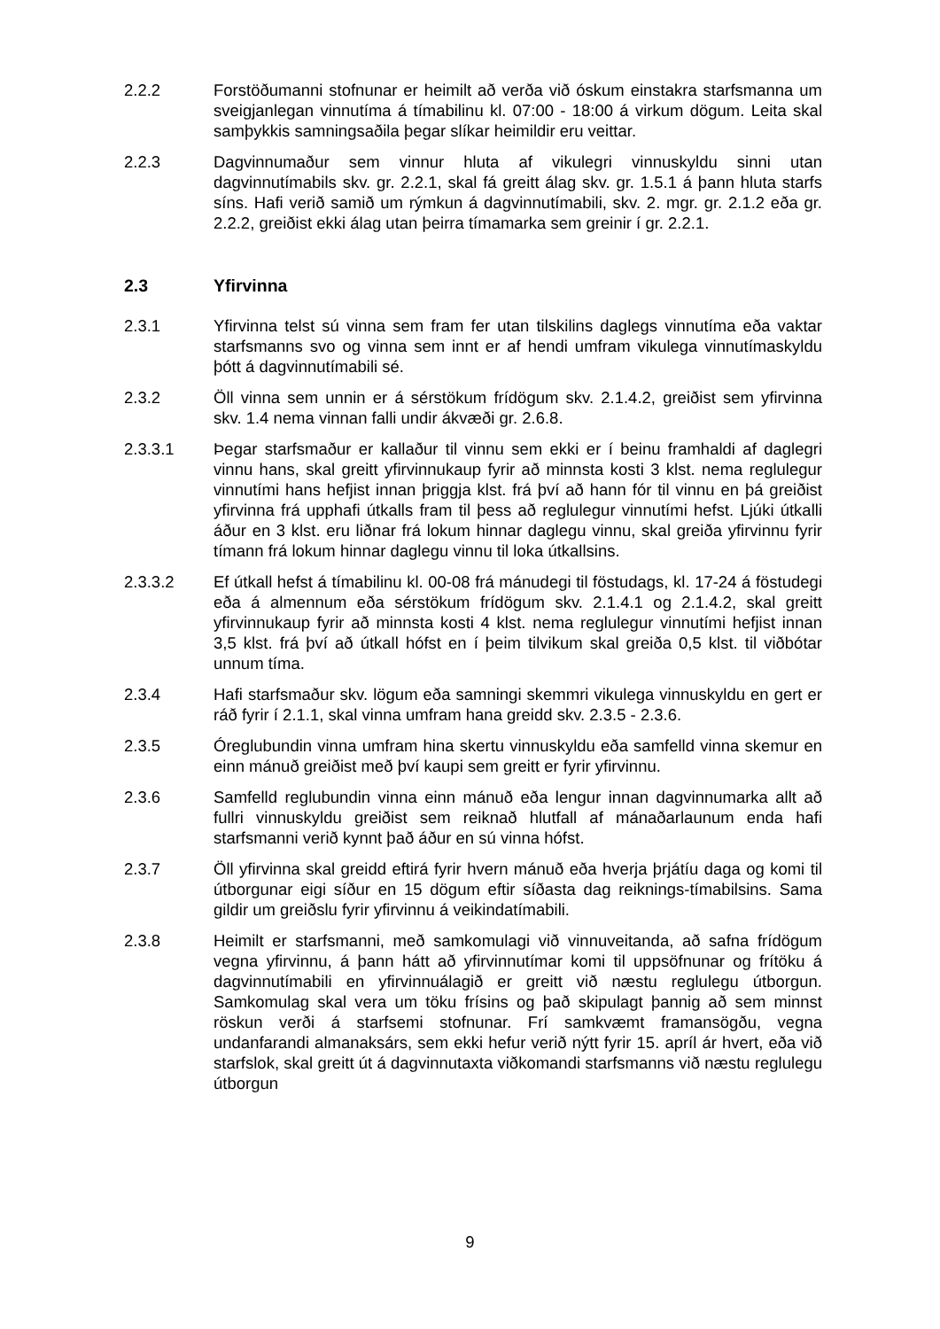2.2.2 Forstöðumanni stofnunar er heimilt að verða við óskum einstakra starfsmanna um sveigjanlegan vinnutíma á tímabilinu kl. 07:00 - 18:00 á virkum dögum. Leita skal samþykkis samningsaðila þegar slíkar heimildir eru veittar.
2.2.3 Dagvinnumaður sem vinnur hluta af vikulegri vinnuskyldu sinni utan dagvinnutímabils skv. gr. 2.2.1, skal fá greitt álag skv. gr. 1.5.1 á þann hluta starfs síns. Hafi verið samið um rýmkun á dagvinnutímabili, skv. 2. mgr. gr. 2.1.2 eða gr. 2.2.2, greiðist ekki álag utan þeirra tímamarka sem greinir í gr. 2.2.1.
2.3 Yfirvinna
2.3.1 Yfirvinna telst sú vinna sem fram fer utan tilskilins daglegs vinnutíma eða vaktar starfsmanns svo og vinna sem innt er af hendi umfram vikulega vinnutímaskyldu þótt á dagvinnutímabili sé.
2.3.2 Öll vinna sem unnin er á sérstökum frídögum skv. 2.1.4.2, greiðist sem yfirvinna skv. 1.4 nema vinnan falli undir ákvæði gr. 2.6.8.
2.3.3.1 Þegar starfsmaður er kallaður til vinnu sem ekki er í beinu framhaldi af daglegri vinnu hans, skal greitt yfirvinnukaup fyrir að minnsta kosti 3 klst. nema reglulegur vinnutími hans hefjist innan þriggja klst. frá því að hann fór til vinnu en þá greiðist yfirvinna frá upphafi útkalls fram til þess að reglulegur vinnutími hefst. Ljúki útkalli áður en 3 klst. eru liðnar frá lokum hinnar daglegu vinnu, skal greiða yfirvinnu fyrir tímann frá lokum hinnar daglegu vinnu til loka útkallsins.
2.3.3.2 Ef útkall hefst á tímabilinu kl. 00-08 frá mánudegi til föstudags, kl. 17-24 á föstudegi eða á almennum eða sérstökum frídögum skv. 2.1.4.1 og 2.1.4.2, skal greitt yfirvinnukaup fyrir að minnsta kosti 4 klst. nema reglulegur vinnutími hefjist innan 3,5 klst. frá því að útkall hófst en í þeim tilvikum skal greiða 0,5 klst. til viðbótar unnum tíma.
2.3.4 Hafi starfsmaður skv. lögum eða samningi skemmri vikulega vinnuskyldu en gert er ráð fyrir í 2.1.1, skal vinna umfram hana greidd skv. 2.3.5 - 2.3.6.
2.3.5 Óreglubundin vinna umfram hina skertu vinnuskyldu eða samfelld vinna skemur en einn mánuð greiðist með því kaupi sem greitt er fyrir yfirvinnu.
2.3.6 Samfelld reglubundin vinna einn mánuð eða lengur innan dagvinnumarka allt að fullri vinnuskyldu greiðist sem reiknað hlutfall af mánaðarlaunum enda hafi starfsmanni verið kynnt það áður en sú vinna hófst.
2.3.7 Öll yfirvinna skal greidd eftirá fyrir hvern mánuð eða hverja þrjátíu daga og komi til útborgunar eigi síður en 15 dögum eftir síðasta dag reiknings-tímabilsins. Sama gildir um greiðslu fyrir yfirvinnu á veikindatímabili.
2.3.8 Heimilt er starfsmanni, með samkomulagi við vinnuveitanda, að safna frídögum vegna yfirvinnu, á þann hátt að yfirvinnutímar komi til uppsöfnunar og frítöku á dagvinnutímabili en yfirvinnuálagið er greitt við næstu reglulegu útborgun. Samkomulag skal vera um töku frísins og það skipulagt þannig að sem minnst röskun verði á starfsemi stofnunar. Frí samkvæmt framansögðu, vegna undanfarandi almanaksárs, sem ekki hefur verið nýtt fyrir 15. apríl ár hvert, eða við starfslok, skal greitt út á dagvinnutaxta viðkomandi starfsmanns við næstu reglulegu útborgun
9